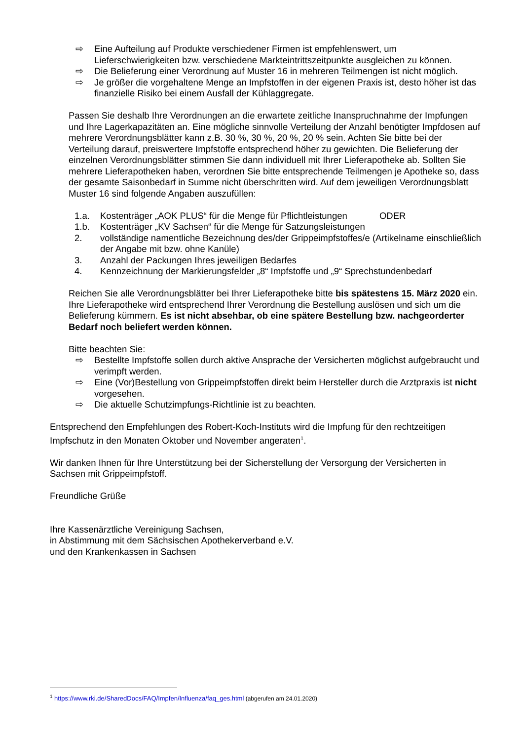⇨ Eine Aufteilung auf Produkte verschiedener Firmen ist empfehlenswert, um Lieferschwierigkeiten bzw. verschiedene Markteintrittszeitpunkte ausgleichen zu können.
⇨ Die Belieferung einer Verordnung auf Muster 16 in mehreren Teilmengen ist nicht möglich.
⇨ Je größer die vorgehaltene Menge an Impfstoffen in der eigenen Praxis ist, desto höher ist das finanzielle Risiko bei einem Ausfall der Kühlaggregate.
Passen Sie deshalb Ihre Verordnungen an die erwartete zeitliche Inanspruchnahme der Impfungen und Ihre Lagerkapazitäten an. Eine mögliche sinnvolle Verteilung der Anzahl benötigter Impfdosen auf mehrere Verordnungsblätter kann z.B. 30 %, 30 %, 20 %, 20 % sein. Achten Sie bitte bei der Verteilung darauf, preiswertere Impfstoffe entsprechend höher zu gewichten. Die Belieferung der einzelnen Verordnungsblätter stimmen Sie dann individuell mit Ihrer Lieferapotheke ab. Sollten Sie mehrere Lieferapotheken haben, verordnen Sie bitte entsprechende Teilmengen je Apotheke so, dass der gesamte Saisonbedarf in Summe nicht überschritten wird. Auf dem jeweiligen Verordnungsblatt Muster 16 sind folgende Angaben auszufüllen:
1.a. Kostenträger „AOK PLUS“ für die Menge für Pflichtleistungen ODER
1.b. Kostenträger „KV Sachsen“ für die Menge für Satzungsleistungen
2. vollständige namentliche Bezeichnung des/der Grippeimpfstoffes/e (Artikelname einschließlich der Angabe mit bzw. ohne Kanüle)
3. Anzahl der Packungen Ihres jeweiligen Bedarfes
4. Kennzeichnung der Markierungsfelder „8“ Impfstoffe und „9“ Sprechstundenbedarf
Reichen Sie alle Verordnungsblätter bei Ihrer Lieferapotheke bitte bis spätestens 15. März 2020 ein. Ihre Lieferapotheke wird entsprechend Ihrer Verordnung die Bestellung auslösen und sich um die Belieferung kümmern. Es ist nicht absehbar, ob eine spätere Bestellung bzw. nachgeorderter Bedarf noch beliefert werden können.
Bitte beachten Sie:
⇨ Bestellte Impfstoffe sollen durch aktive Ansprache der Versicherten möglichst aufgebraucht und verimpft werden.
⇨ Eine (Vor)Bestellung von Grippeimpfstoffen direkt beim Hersteller durch die Arztpraxis ist nicht vorgesehen.
⇨ Die aktuelle Schutzimpfungs-Richtlinie ist zu beachten.
Entsprechend den Empfehlungen des Robert-Koch-Instituts wird die Impfung für den rechtzeitigen Impfschutz in den Monaten Oktober und November angeraten<sup>1</sup>.
Wir danken Ihnen für Ihre Unterstützung bei der Sicherstellung der Versorgung der Versicherten in Sachsen mit Grippeimpfstoff.
Freundliche Grüße
Ihre Kassenärztliche Vereinigung Sachsen,
in Abstimmung mit dem Sächsischen Apothekerverband e.V.
und den Krankenkassen in Sachsen
<sup>1</sup> https://www.rki.de/SharedDocs/FAQ/Impfen/Influenza/faq_ges.html (abgerufen am 24.01.2020)